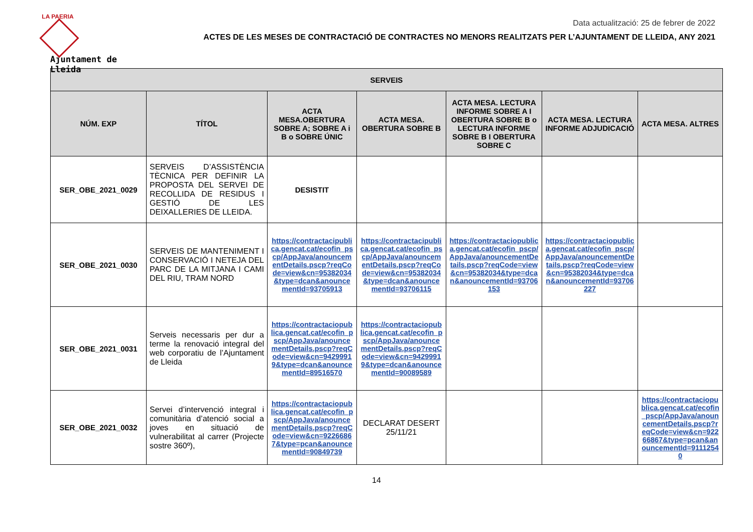LA PAERIA
Ajuntament de Lleida
Data actualització: 25 de febrer de 2022
ACTES DE LES MESES DE CONTRACTACIÓ DE CONTRACTES NO MENORS REALITZATS PER L’AJUNTAMENT DE LLEIDA, ANY 2021
| SERVEIS | | | | | | |
| --- | --- | --- | --- | --- | --- | --- |
| NÚM. EXP | TÍTOL | ACTA MESA.OBERTURA SOBRE A; SOBRE A i B o SOBRE ÚNIC | ACTA MESA. OBERTURA SOBRE B | ACTA MESA. LECTURA INFORME SOBRE A I OBERTURA SOBRE B o LECTURA INFORME SOBRE B I OBERTURA SOBRE C | ACTA MESA. LECTURA INFORME ADJUDICACIÓ | ACTA MESA. ALTRES |
| SER_OBE_2021_0029 | SERVEIS D’ASSISTÈNCIA TÈCNICA PER DEFINIR LA PROPOSTA DEL SERVEI DE RECOLLIDA DE RESIDUS I GESTIÓ DE LES DEIXALLERIES DE LLEIDA. | DESISTIT | | | | |
| SER_OBE_2021_0030 | SERVEIS DE MANTENIMENT I CONSERVACIÓ I NETEJA DEL PARC DE LA MITJANA I CAMI DEL RIU, TRAM NORD | https://contractacipublica.gencat.cat/ecofin_pscp/AppJava/anouncementDetails.pscp?reqCode=view&cn=95382034&type=dcan&anouncementId=93705913 | https://contractacipublica.gencat.cat/ecofin_pscp/AppJava/anouncementDetails.pscp?reqCode=view&cn=95382034&type=dcan&anouncementId=93706115 | https://contractaciopublica.gencat.cat/ecofin_pscp/AppJava/anouncementDetails.pscp?reqCode=view&cn=95382034&type=dcan&anouncementId=93706153 | https://contractaciopublica.gencat.cat/ecofin_pscp/AppJava/anouncementDetails.pscp?reqCode=view&cn=95382034&type=dcan&anouncementId=93706227 | |
| SER_OBE_2021_0031 | Serveis necessaris per dur a terme la renovació integral del web corporatiu de l’Ajuntament de Lleida | https://contractaciopublica.gencat.cat/ecofin_pscp/AppJava/anouncementDetails.pscp?reqCode=view&cn=94299919&type=dcan&anouncementId=89516570 | https://contractaciopublica.gencat.cat/ecofin_pscp/AppJava/anouncementDetails.pscp?reqCode=view&cn=94299919&type=dcan&anouncementId=90089589 | | | |
| SER_OBE_2021_0032 | Servei d’intervenció integral i comunitària d’atenció social a joves en situació de vulnerabilitat al carrer (Projecte sostre 360º), | https://contractaciopublica.gencat.cat/ecofin_pscp/AppJava/anouncementDetails.pscp?reqCode=view&cn=92266867&type=pcan&anouncementId=90849739 | DECLARAT DESERT 25/11/21 | | | https://contractaciopublica.gencat.cat/ecofin_pscp/AppJava/anouncementDetails.pscp?reqCode=view&cn=92266867&type=pcan&anouncementId=91112540 |
14